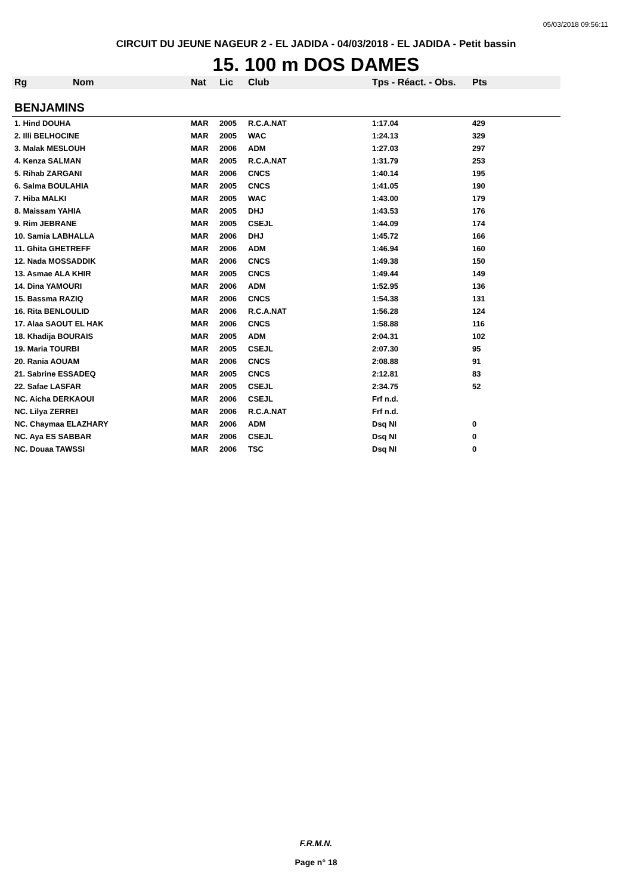05/03/2018 09:56:11
CIRCUIT DU JEUNE NAGEUR 2 - EL JADIDA - 04/03/2018 - EL JADIDA - Petit bassin
15. 100 m DOS DAMES
| Rg | Nom | Nat | Lic | Club | Tps - Réact. - Obs. | Pts |
| --- | --- | --- | --- | --- | --- | --- |
| BENJAMINS | | | | | | |
| 1. Hind DOUHA | | MAR | 2005 | R.C.A.NAT | 1:17.04 | 429 |
| 2. Illi BELHOCINE | | MAR | 2005 | WAC | 1:24.13 | 329 |
| 3. Malak MESLOUH | | MAR | 2006 | ADM | 1:27.03 | 297 |
| 4. Kenza SALMAN | | MAR | 2005 | R.C.A.NAT | 1:31.79 | 253 |
| 5. Rihab ZARGANI | | MAR | 2006 | CNCS | 1:40.14 | 195 |
| 6. Salma BOULAHIA | | MAR | 2005 | CNCS | 1:41.05 | 190 |
| 7. Hiba MALKI | | MAR | 2005 | WAC | 1:43.00 | 179 |
| 8. Maissam YAHIA | | MAR | 2005 | DHJ | 1:43.53 | 176 |
| 9. Rim JEBRANE | | MAR | 2005 | CSEJL | 1:44.09 | 174 |
| 10. Samia LABHALLA | | MAR | 2006 | DHJ | 1:45.72 | 166 |
| 11. Ghita GHETREFF | | MAR | 2006 | ADM | 1:46.94 | 160 |
| 12. Nada MOSSADDIK | | MAR | 2006 | CNCS | 1:49.38 | 150 |
| 13. Asmae ALA KHIR | | MAR | 2005 | CNCS | 1:49.44 | 149 |
| 14. Dina YAMOURI | | MAR | 2006 | ADM | 1:52.95 | 136 |
| 15. Bassma RAZIQ | | MAR | 2006 | CNCS | 1:54.38 | 131 |
| 16. Rita BENLOULID | | MAR | 2006 | R.C.A.NAT | 1:56.28 | 124 |
| 17. Alaa SAOUT EL HAK | | MAR | 2006 | CNCS | 1:58.88 | 116 |
| 18. Khadija BOURAIS | | MAR | 2005 | ADM | 2:04.31 | 102 |
| 19. Maria TOURBI | | MAR | 2005 | CSEJL | 2:07.30 | 95 |
| 20. Rania AOUAM | | MAR | 2006 | CNCS | 2:08.88 | 91 |
| 21. Sabrine ESSADEQ | | MAR | 2005 | CNCS | 2:12.81 | 83 |
| 22. Safae LASFAR | | MAR | 2005 | CSEJL | 2:34.75 | 52 |
| NC. Aicha DERKAOUI | | MAR | 2006 | CSEJL | Frf n.d. | |
| NC. Lilya ZERREI | | MAR | 2006 | R.C.A.NAT | Frf n.d. | |
| NC. Chaymaa ELAZHARY | | MAR | 2006 | ADM | Dsq NI | 0 |
| NC. Aya ES SABBAR | | MAR | 2006 | CSEJL | Dsq NI | 0 |
| NC. Douaa TAWSSI | | MAR | 2006 | TSC | Dsq NI | 0 |
F.R.M.N.
Page n° 18